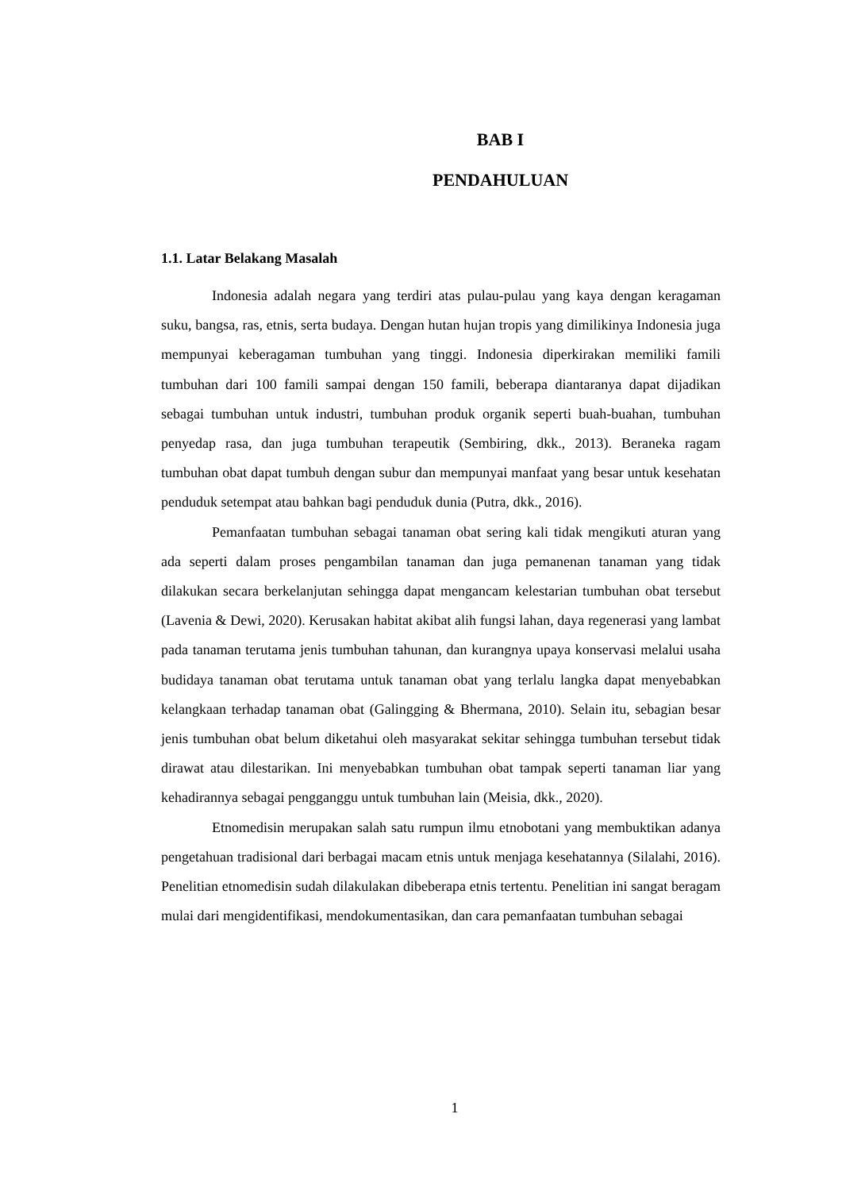BAB I
PENDAHULUAN
1.1. Latar Belakang Masalah
Indonesia adalah negara yang terdiri atas pulau-pulau yang kaya dengan keragaman suku, bangsa, ras, etnis, serta budaya. Dengan hutan hujan tropis yang dimilikinya Indonesia juga mempunyai keberagaman tumbuhan yang tinggi. Indonesia diperkirakan memiliki famili tumbuhan dari 100 famili sampai dengan 150 famili, beberapa diantaranya dapat dijadikan sebagai tumbuhan untuk industri, tumbuhan produk organik seperti buah-buahan, tumbuhan penyedap rasa, dan juga tumbuhan terapeutik (Sembiring, dkk., 2013). Beraneka ragam tumbuhan obat dapat tumbuh dengan subur dan mempunyai manfaat yang besar untuk kesehatan penduduk setempat atau bahkan bagi penduduk dunia (Putra, dkk., 2016).
Pemanfaatan tumbuhan sebagai tanaman obat sering kali tidak mengikuti aturan yang ada seperti dalam proses pengambilan tanaman dan juga pemanenan tanaman yang tidak dilakukan secara berkelanjutan sehingga dapat mengancam kelestarian tumbuhan obat tersebut (Lavenia & Dewi, 2020). Kerusakan habitat akibat alih fungsi lahan, daya regenerasi yang lambat pada tanaman terutama jenis tumbuhan tahunan, dan kurangnya upaya konservasi melalui usaha budidaya tanaman obat terutama untuk tanaman obat yang terlalu langka dapat menyebabkan kelangkaan terhadap tanaman obat (Galingging & Bhermana, 2010). Selain itu, sebagian besar jenis tumbuhan obat belum diketahui oleh masyarakat sekitar sehingga tumbuhan tersebut tidak dirawat atau dilestarikan. Ini menyebabkan tumbuhan obat tampak seperti tanaman liar yang kehadirannya sebagai pengganggu untuk tumbuhan lain (Meisia, dkk., 2020).
Etnomedisin merupakan salah satu rumpun ilmu etnobotani yang membuktikan adanya pengetahuan tradisional dari berbagai macam etnis untuk menjaga kesehatannya (Silalahi, 2016). Penelitian etnomedisin sudah dilakulakan dibeberapa etnis tertentu. Penelitian ini sangat beragam mulai dari mengidentifikasi, mendokumentasikan, dan cara pemanfaatan tumbuhan sebagai
1